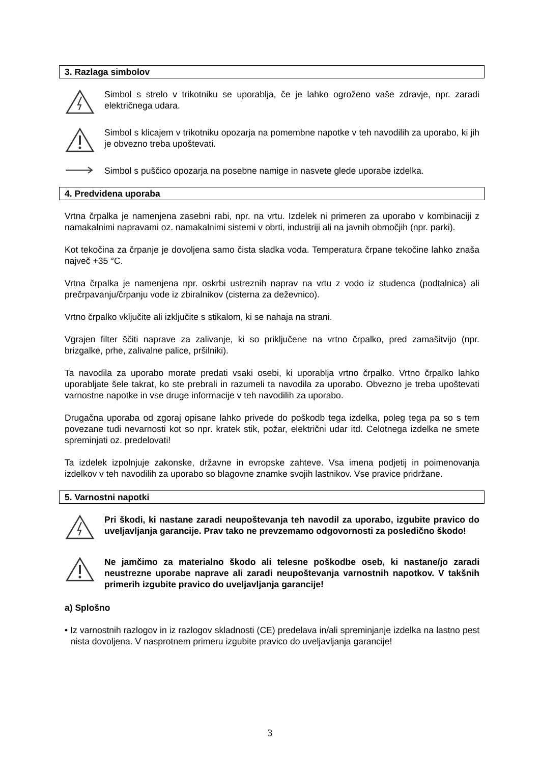3. Razlaga simbolov
Simbol s strelo v trikotniku se uporablja, če je lahko ogroženo vaše zdravje, npr. zaradi električnega udara.
Simbol s klicajem v trikotniku opozarja na pomembne napotke v teh navodilih za uporabo, ki jih je obvezno treba upoštevati.
Simbol s puščico opozarja na posebne namige in nasvete glede uporabe izdelka.
4. Predvidena uporaba
Vrtna črpalka je namenjena zasebni rabi, npr. na vrtu. Izdelek ni primeren za uporabo v kombinaciji z namakalnimi napravami oz. namakalnimi sistemi v obrti, industriji ali na javnih območjih (npr. parki).
Kot tekočina za črpanje je dovoljena samo čista sladka voda. Temperatura črpane tekočine lahko znaša največ +35 °C.
Vrtna črpalka je namenjena npr. oskrbi ustreznih naprav na vrtu z vodo iz studenca (podtalnica) ali prečrpavanju/črpanju vode iz zbiralnikov (cisterna za deževnico).
Vrtno črpalko vključite ali izključite s stikalom, ki se nahaja na strani.
Vgrajen filter ščiti naprave za zalivanje, ki so priključene na vrtno črpalko, pred zamašitvijo (npr. brizgalke, prhe, zalivalne palice, pršilniki).
Ta navodila za uporabo morate predati vsaki osebi, ki uporablja vrtno črpalko. Vrtno črpalko lahko uporabljate šele takrat, ko ste prebrali in razumeli ta navodila za uporabo. Obvezno je treba upoštevati varnostne napotke in vse druge informacije v teh navodilih za uporabo.
Drugačna uporaba od zgoraj opisane lahko privede do poškodb tega izdelka, poleg tega pa so s tem povezane tudi nevarnosti kot so npr. kratek stik, požar, električni udar itd. Celotnega izdelka ne smete spreminjati oz. predelovati!
Ta izdelek izpolnjuje zakonske, državne in evropske zahteve. Vsa imena podjetij in poimenovanja izdelkov v teh navodilih za uporabo so blagovne znamke svojih lastnikov. Vse pravice pridržane.
5. Varnostni napotki
Pri škodi, ki nastane zaradi neupoštevanja teh navodil za uporabo, izgubite pravico do uveljavljanja garancije. Prav tako ne prevzemamo odgovornosti za posledično škodo!
Ne jamčimo za materialno škodo ali telesne poškodbe oseb, ki nastane/jo zaradi neustrezne uporabe naprave ali zaradi neupoštevanja varnostnih napotkov. V takšnih primerih izgubite pravico do uveljavljanja garancije!
a) Splošno
• Iz varnostnih razlogov in iz razlogov skladnosti (CE) predelava in/ali spreminjanje izdelka na lastno pest nista dovoljena. V nasprotnem primeru izgubite pravico do uveljavljanja garancije!
3